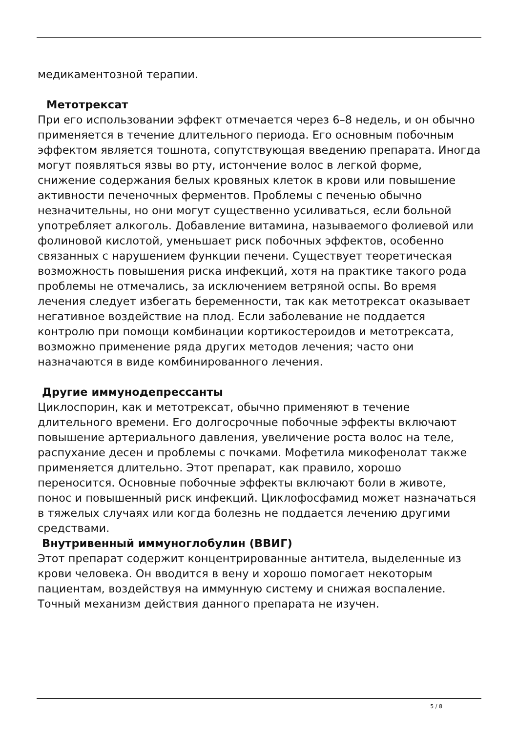медикаментозной терапии.
Метотрексат
При его использовании эффект отмечается через 6–8 недель, и он обычно применяется в течение длительного периода. Его основным побочным эффектом является тошнота, сопутствующая введению препарата. Иногда могут появляться язвы во рту, истончение волос в легкой форме, снижение содержания белых кровяных клеток в крови или повышение активности печеночных ферментов. Проблемы с печенью обычно незначительны, но они могут существенно усиливаться, если больной употребляет алкоголь. Добавление витамина, называемого фолиевой или фолиновой кислотой, уменьшает риск побочных эффектов, особенно связанных с нарушением функции печени. Существует теоретическая возможность повышения риска инфекций, хотя на практике такого рода проблемы не отмечались, за исключением ветряной оспы. Во время лечения следует избегать беременности, так как метотрексат оказывает негативное воздействие на плод. Если заболевание не поддается контролю при помощи комбинации кортикостероидов и метотрексата, возможно применение ряда других методов лечения; часто они назначаются в виде комбинированного лечения.
Другие иммунодепрессанты
Циклоспорин, как и метотрексат, обычно применяют в течение длительного времени. Его долгосрочные побочные эффекты включают повышение артериального давления, увеличение роста волос на теле, распухание десен и проблемы с почками. Мофетила микофенолат также применяется длительно. Этот препарат, как правило, хорошо переносится. Основные побочные эффекты включают боли в животе, понос и повышенный риск инфекций. Циклофосфамид может назначаться в тяжелых случаях или когда болезнь не поддается лечению другими средствами.
Внутривенный иммуноглобулин (ВВИГ)
Этот препарат содержит концентрированные антитела, выделенные из крови человека. Он вводится в вену и хорошо помогает некоторым пациентам, воздействуя на иммунную систему и снижая воспаление. Точный механизм действия данного препарата не изучен.
5 / 8